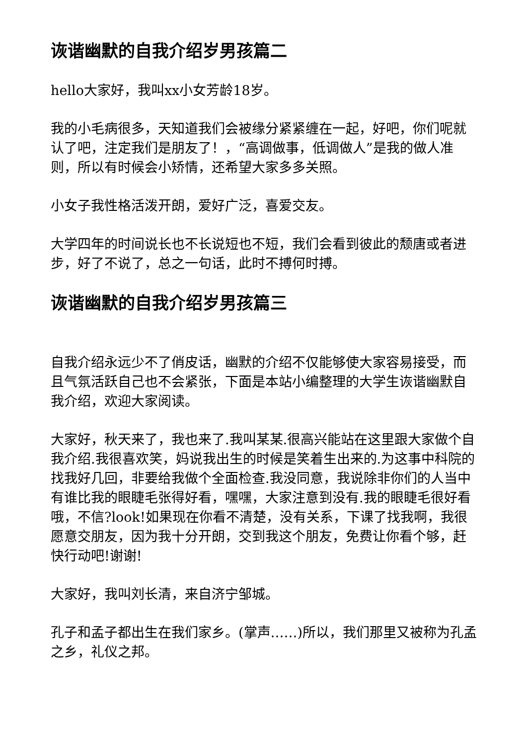诙谐幽默的自我介绍岁男孩篇二
hello大家好，我叫xx小女芳龄18岁。
我的小毛病很多，天知道我们会被缘分紧紧缠在一起，好吧，你们呢就认了吧，注定我们是朋友了！，“高调做事，低调做人”是我的做人准则，所以有时候会小矫情，还希望大家多多关照。
小女子我性格活泼开朗，爱好广泛，喜爱交友。
大学四年的时间说长也不长说短也不短，我们会看到彼此的颓唐或者进步，好了不说了，总之一句话，此时不搏何时搏。
诙谐幽默的自我介绍岁男孩篇三
自我介绍永远少不了俏皮话，幽默的介绍不仅能够使大家容易接受，而且气氛活跃自己也不会紧张，下面是本站小编整理的大学生诙谐幽默自我介绍，欢迎大家阅读。
大家好，秋天来了，我也来了.我叫某某.很高兴能站在这里跟大家做个自我介绍.我很喜欢笑，妈说我出生的时候是笑着生出来的.为这事中科院的找我好几回，非要给我做个全面检查.我没同意，我说除非你们的人当中有谁比我的眼睫毛张得好看，嘿嘿，大家注意到没有.我的眼睫毛很好看哦，不信?look!如果现在你看不清楚，没有关系，下课了找我啊，我很愿意交朋友，因为我十分开朗，交到我这个朋友，免费让你看个够，赶快行动吧!谢谢!
大家好，我叫刘长清，来自济宁邹城。
孔子和孟子都出生在我们家乡。(掌声……)所以，我们那里又被称为孔孟之乡，礼仪之邦。